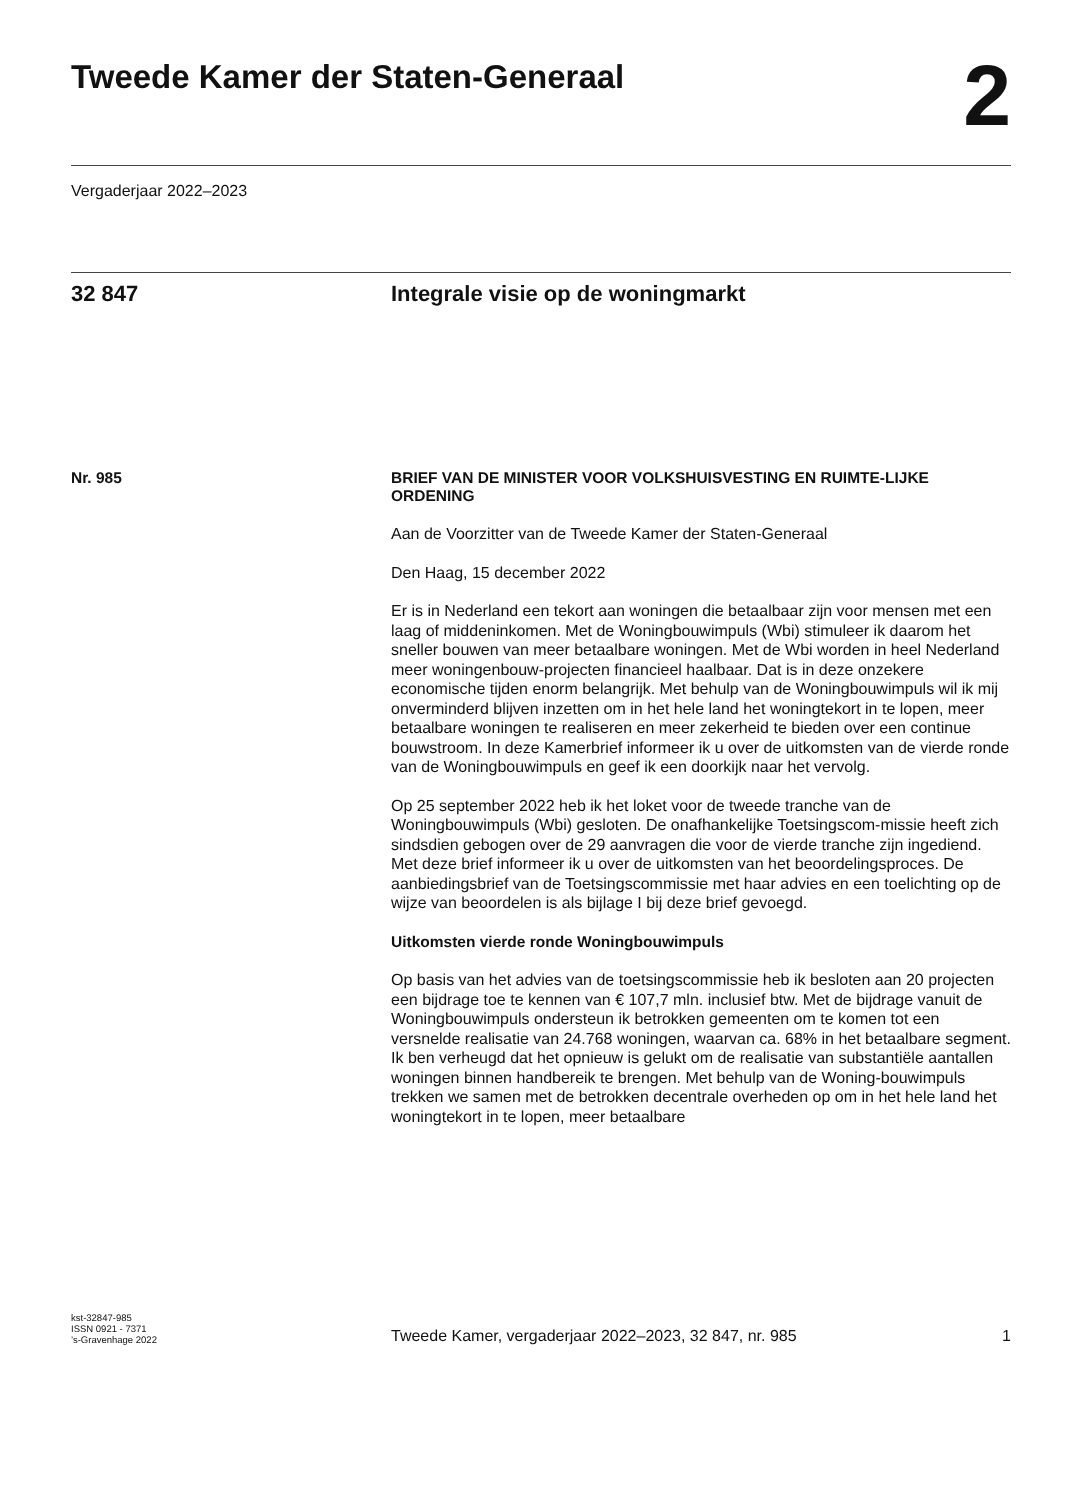Tweede Kamer der Staten-Generaal
2
Vergaderjaar 2022–2023
32 847 Integrale visie op de woningmarkt
Nr. 985
BRIEF VAN DE MINISTER VOOR VOLKSHUISVESTING EN RUIMTE-LIJKE ORDENING
Aan de Voorzitter van de Tweede Kamer der Staten-Generaal
Den Haag, 15 december 2022
Er is in Nederland een tekort aan woningen die betaalbaar zijn voor mensen met een laag of middeninkomen. Met de Woningbouwimpuls (Wbi) stimuleer ik daarom het sneller bouwen van meer betaalbare woningen. Met de Wbi worden in heel Nederland meer woningenbouw-projecten financieel haalbaar. Dat is in deze onzekere economische tijden enorm belangrijk. Met behulp van de Woningbouwimpuls wil ik mij onverminderd blijven inzetten om in het hele land het woningtekort in te lopen, meer betaalbare woningen te realiseren en meer zekerheid te bieden over een continue bouwstroom. In deze Kamerbrief informeer ik u over de uitkomsten van de vierde ronde van de Woningbouwimpuls en geef ik een doorkijk naar het vervolg.
Op 25 september 2022 heb ik het loket voor de tweede tranche van de Woningbouwimpuls (Wbi) gesloten. De onafhankelijke Toetsingscom-missie heeft zich sindsdien gebogen over de 29 aanvragen die voor de vierde tranche zijn ingediend. Met deze brief informeer ik u over de uitkomsten van het beoordelingsproces. De aanbiedingsbrief van de Toetsingscommissie met haar advies en een toelichting op de wijze van beoordelen is als bijlage I bij deze brief gevoegd.
Uitkomsten vierde ronde Woningbouwimpuls
Op basis van het advies van de toetsingscommissie heb ik besloten aan 20 projecten een bijdrage toe te kennen van € 107,7 mln. inclusief btw. Met de bijdrage vanuit de Woningbouwimpuls ondersteun ik betrokken gemeenten om te komen tot een versnelde realisatie van 24.768 woningen, waarvan ca. 68% in het betaalbare segment. Ik ben verheugd dat het opnieuw is gelukt om de realisatie van substantiële aantallen woningen binnen handbereik te brengen. Met behulp van de Woning-bouwimpuls trekken we samen met de betrokken decentrale overheden op om in het hele land het woningtekort in te lopen, meer betaalbare
kst-32847-985
ISSN 0921 - 7371
’s-Gravenhage 2022
Tweede Kamer, vergaderjaar 2022–2023, 32 847, nr. 985 1